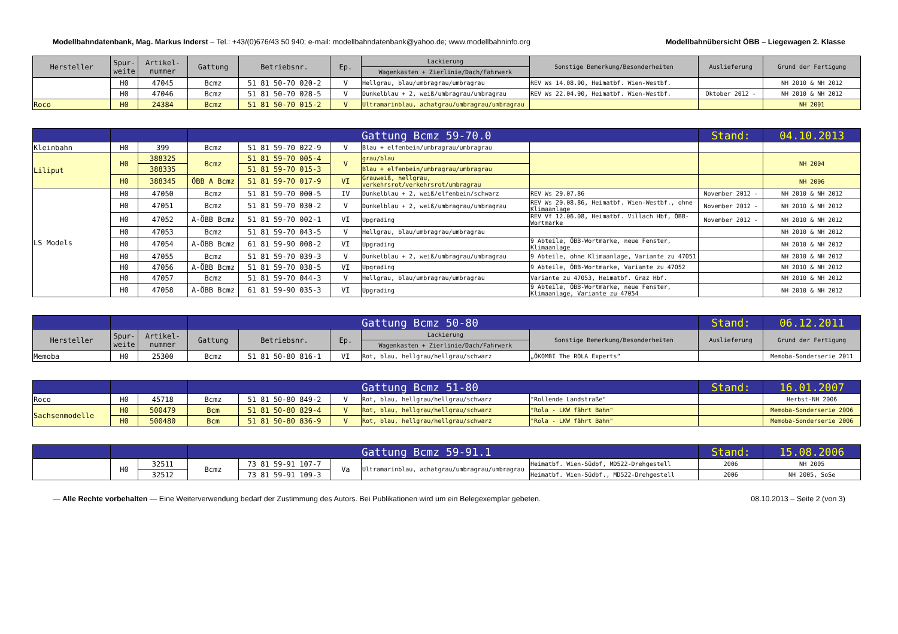Modellbahndatenbank, Mag. Markus Inderst – Tel.: +43/(0)676/43 50 940; e-mail: modellbahndatenbank@yahoo.de; www.modellbahninfo.org Modellbahnübersicht ÖBB – Liegewagen 2. Klasse
| Hersteller | Spur- weite | Artikel- nummer | Gattung | Betriebsnr. | Ep. | Lackierung | Sonstige Bemerkung/Besonderheiten | Auslieferung | Grund der Fertigung |
| --- | --- | --- | --- | --- | --- | --- | --- | --- | --- |
| | | | | | | Wagenkasten + Zierlinie/Dach/Fahrwerk | | | |
| | H0 | 47045 | Bcmz | 51 81 50-70 020-2 | V | Hellgrau, blau/umbragrau/umbragrau | REV Ws 14.08.90, Heimatbf. Wien-Westbf. | | NH 2010 & NH 2012 |
| | H0 | 47046 | Bcmz | 51 81 50-70 028-5 | V | Dunkelblau + 2, weiß/umbragrau/umbragrau | REV Ws 22.04.90, Heimatbf. Wien-Westbf. | Oktober 2012 - | NH 2010 & NH 2012 |
| Roco | H0 | 24384 | Bcmz | 51 81 50-70 015-2 | V | Ultramarinblau, achatgrau/umbragrau/umbragrau | | | NH 2001 |
| | | | Gattung Bcmz 59-70.0 | | | | | Stand: | 04.10.2013 |
| Kleinbahn | H0 | 399 | Bcmz | 51 81 59-70 022-9 | V | Blau + elfenbein/umbragrau/umbragrau | | | |
| Liliput | H0 | 388325 | Bcmz | 51 81 59-70 005-4 | V | grau/blau | | | NH 2004 |
| | | 388335 | | 51 81 59-70 015-3 | | Blau + elfenbein/umbragrau/umbragrau | | | |
| | H0 | 388345 | ÖBB A Bcmz | 51 81 59-70 017-9 | VI | Grauweiß, hellgrau, verkehrsrot/verkehrsrot/umbragrau | | | NH 2006 |
| LS Models | H0 | 47050 | Bcmz | 51 81 59-70 000-5 | IV | Dunkelblau + 2, weiß/elfenbein/schwarz | REV Ws 29.07.86 | November 2012 - | NH 2010 & NH 2012 |
| | H0 | 47051 | Bcmz | 51 81 59-70 030-2 | V | Dunkelblau + 2, weiß/umbragrau/umbragrau | REV Ws 20.08.86, Heimatbf. Wien-Westbf., ohne Klimaanlage | November 2012 - | NH 2010 & NH 2012 |
| | H0 | 47052 | A-ÖBB Bcmz | 51 81 59-70 002-1 | VI | Upgrading | REV Vf 12.06.08, Heimatbf. Villach Hbf, ÖBB-Wortmarke | November 2012 - | NH 2010 & NH 2012 |
| | H0 | 47053 | Bcmz | 51 81 59-70 043-5 | V | Hellgrau, blau/umbragrau/umbragrau | | | NH 2010 & NH 2012 |
| | H0 | 47054 | A-ÖBB Bcmz | 61 81 59-90 008-2 | VI | Upgrading | 9 Abteile, ÖBB-Wortmarke, neue Fenster, Klimaanlage | | NH 2010 & NH 2012 |
| | H0 | 47055 | Bcmz | 51 81 59-70 039-3 | V | Dunkelblau + 2, weiß/umbragrau/umbragrau | 9 Abteile, ohne Klimaanlage, Variante zu 47051 | | NH 2010 & NH 2012 |
| | H0 | 47056 | A-ÖBB Bcmz | 51 81 59-70 038-5 | VI | Upgrading | 9 Abteile, ÖBB-Wortmarke, Variante zu 47052 | | NH 2010 & NH 2012 |
| | H0 | 47057 | Bcmz | 51 81 59-70 044-3 | V | Hellgrau, blau/umbragrau/umbragrau | Variante zu 47053, Heimatbf. Graz Hbf. | | NH 2010 & NH 2012 |
| | H0 | 47058 | A-ÖBB Bcmz | 61 81 59-90 035-3 | VI | Upgrading | 9 Abteile, ÖBB-Wortmarke, neue Fenster, Klimaanlage, Variante zu 47054 | | NH 2010 & NH 2012 |
| | | | Gattung Bcmz 50-80 | | | | | Stand: | 06.12.2011 |
| Hersteller | Spur- weite | Artikel- nummer | Gattung | Betriebsnr. | Ep. | Lackierung | Sonstige Bemerkung/Besonderheiten | Auslieferung | Grund der Fertigung |
| | | | | | | Wagenkasten + Zierlinie/Dach/Fahrwerk | | | |
| Memoba | H0 | 25300 | Bcmz | 51 81 50-80 816-1 | VI | Rot, blau, hellgrau/hellgrau/schwarz | „ÖKOMBI The ROLA Experts“ | | Memoba-Sonderserie 2011 |
| | | | Gattung Bcmz 51-80 | | | | | Stand: | 16.01.2007 |
| Roco | H0 | 45718 | Bcmz | 51 81 50-80 849-2 | V | Rot, blau, hellgrau/hellgrau/schwarz | "Rollende Landstraße" | | Herbst-NH 2006 |
| Sachsenmodelle | H0 | 500479 | Bcm | 51 81 50-80 829-4 | V | Rot, blau, hellgrau/hellgrau/schwarz | "Rola - LKW fährt Bahn" | | Memoba-Sonderserie 2006 |
| | H0 | 500480 | Bcm | 51 81 50-80 836-9 | V | Rot, blau, hellgrau/hellgrau/schwarz | "Rola - LKW fährt Bahn" | | Memoba-Sonderserie 2006 |
| | | | Gattung Bcmz 59-91.1 | | | | | Stand: | 15.08.2006 |
| | H0 | 32511 | Bcmz | 73 81 59-91 107-7 | Va | Ultramarinblau, achatgrau/umbragrau/umbragrau | Heimatbf. Wien-Südbf, MD522-Drehgestell | 2006 | NH 2005 |
| | | 32512 | | 73 81 59-91 109-3 | | | Heimatbf. Wien-Südbf., MD522-Drehgestell | 2006 | NH 2005, SoSe |
— Alle Rechte vorbehalten — Eine Weiterverwendung bedarf der Zustimmung des Autors. Bei Publikationen wird um ein Belegexemplar gebeten. 08.10.2013 – Seite 2 (von 3)